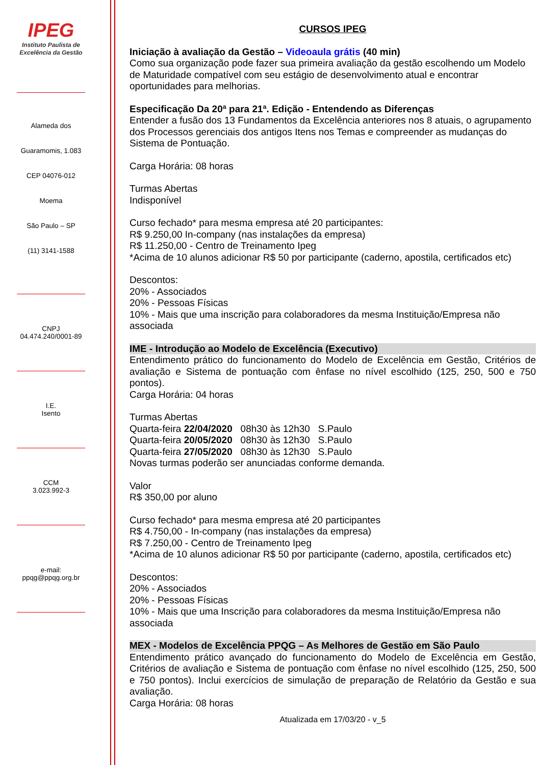IPEG
Instituto Paulista de
Excelência da Gestão
Alameda dos
Guaramomis, 1.083
CEP 04076-012
Moema
São Paulo – SP
(11) 3141-1588
CNPJ
04.474.240/0001-89
I.E.
Isento
CCM
3.023.992-3
e-mail:
ppqg@ppqg.org.br
CURSOS IPEG
Iniciação à avaliação da Gestão – Videoaula grátis (40 min)
Como sua organização pode fazer sua primeira avaliação da gestão escolhendo um Modelo de Maturidade compatível com seu estágio de desenvolvimento atual e encontrar oportunidades para melhorias.
Especificação Da 20ª para 21ª. Edição - Entendendo as Diferenças
Entender a fusão dos 13 Fundamentos da Excelência anteriores nos 8 atuais, o agrupamento dos Processos gerenciais dos antigos Itens nos Temas e compreender as mudanças do Sistema de Pontuação.
Carga Horária: 08 horas
Turmas Abertas
Indisponível
Curso fechado* para mesma empresa até 20 participantes:
R$ 9.250,00 In-company (nas instalações da empresa)
R$ 11.250,00 - Centro de Treinamento Ipeg
*Acima de 10 alunos adicionar R$ 50 por participante (caderno, apostila, certificados etc)
Descontos:
20% - Associados
20% - Pessoas Físicas
10% - Mais que uma inscrição para colaboradores da mesma Instituição/Empresa não associada
IME - Introdução ao Modelo de Excelência (Executivo)
Entendimento prático do funcionamento do Modelo de Excelência em Gestão, Critérios de avaliação e Sistema de pontuação com ênfase no nível escolhido (125, 250, 500 e 750 pontos).
Carga Horária: 04 horas
Turmas Abertas
Quarta-feira 22/04/2020 08h30 às 12h30 S.Paulo
Quarta-feira 20/05/2020 08h30 às 12h30 S.Paulo
Quarta-feira 27/05/2020 08h30 às 12h30 S.Paulo
Novas turmas poderão ser anunciadas conforme demanda.
Valor
R$ 350,00 por aluno
Curso fechado* para mesma empresa até 20 participantes
R$ 4.750,00 - In-company (nas instalações da empresa)
R$ 7.250,00 - Centro de Treinamento Ipeg
*Acima de 10 alunos adicionar R$ 50 por participante (caderno, apostila, certificados etc)
Descontos:
20% - Associados
20% - Pessoas Físicas
10% - Mais que uma Inscrição para colaboradores da mesma Instituição/Empresa não associada
MEX - Modelos de Excelência PPQG – As Melhores de Gestão em São Paulo
Entendimento prático avançado do funcionamento do Modelo de Excelência em Gestão, Critérios de avaliação e Sistema de pontuação com ênfase no nível escolhido (125, 250, 500 e 750 pontos). Inclui exercícios de simulação de preparação de Relatório da Gestão e sua avaliação.
Carga Horária: 08 horas
Atualizada em 17/03/20 - v_5